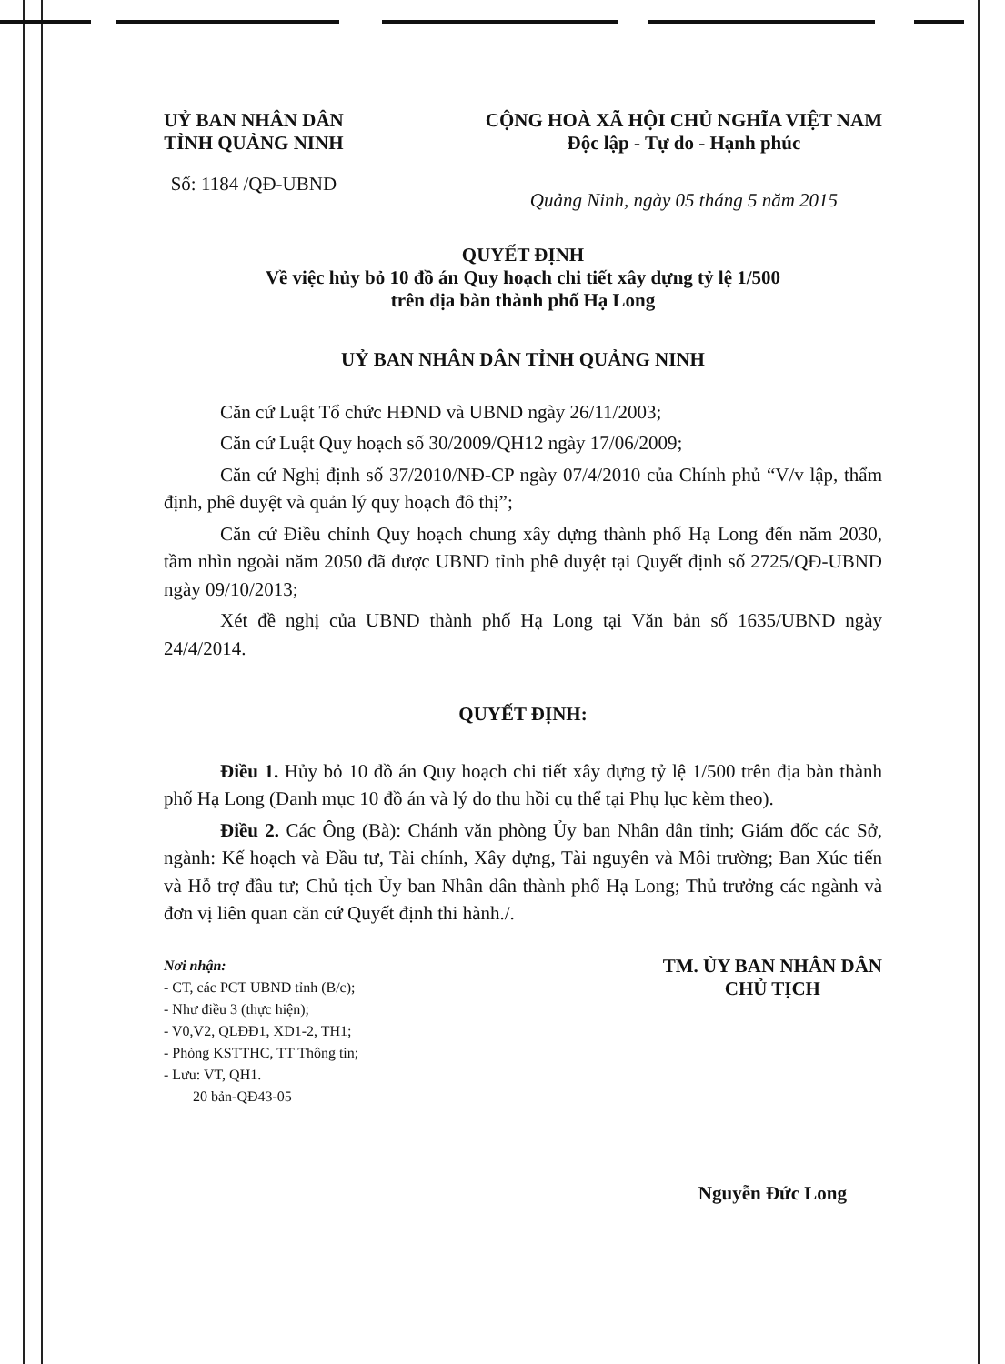UỶ BAN NHÂN DÂN
TỈNH QUẢNG NINH
Số: 1184 /QĐ-UBND
CỘNG HOÀ XÃ HỘI CHỦ NGHĨA VIỆT NAM
Độc lập - Tự do - Hạnh phúc
Quảng Ninh, ngày 05 tháng 5 năm 2015
QUYẾT ĐỊNH
Về việc hủy bỏ 10 đồ án Quy hoạch chi tiết xây dựng tỷ lệ 1/500
trên địa bàn thành phố Hạ Long
UỶ BAN NHÂN DÂN TỈNH QUẢNG NINH
Căn cứ Luật Tổ chức HĐND và UBND ngày 26/11/2003;
Căn cứ Luật Quy hoạch số 30/2009/QH12 ngày 17/06/2009;
Căn cứ Nghị định số 37/2010/NĐ-CP ngày 07/4/2010 của Chính phủ “V/v lập, thẩm định, phê duyệt và quản lý quy hoạch đô thị”;
Căn cứ Điều chỉnh Quy hoạch chung xây dựng thành phố Hạ Long đến năm 2030, tầm nhìn ngoài năm 2050 đã được UBND tỉnh phê duyệt tại Quyết định số 2725/QĐ-UBND ngày 09/10/2013;
Xét đề nghị của UBND thành phố Hạ Long tại Văn bản số 1635/UBND ngày 24/4/2014.
QUYẾT ĐỊNH:
Điều 1. Hủy bỏ 10 đồ án Quy hoạch chi tiết xây dựng tỷ lệ 1/500 trên địa bàn thành phố Hạ Long (Danh mục 10 đồ án và lý do thu hồi cụ thể tại Phụ lục kèm theo).
Điều 2. Các Ông (Bà): Chánh văn phòng Ủy ban Nhân dân tỉnh; Giám đốc các Sở, ngành: Kế hoạch và Đầu tư, Tài chính, Xây dựng, Tài nguyên và Môi trường; Ban Xúc tiến và Hỗ trợ đầu tư; Chủ tịch Ủy ban Nhân dân thành phố Hạ Long; Thủ trưởng các ngành và đơn vị liên quan căn cứ Quyết định thi hành./.
Nơi nhận:
- CT, các PCT UBND tỉnh (B/c);
- Như điều 3 (thực hiện);
- V0,V2, QLĐĐ1, XD1-2, TH1;
- Phòng KSTTHC, TT Thông tin;
- Lưu: VT, QH1.
20 bản-QĐ43-05
TM. ỦY BAN NHÂN DÂN
CHỦ TỊCH
Nguyễn Đức Long